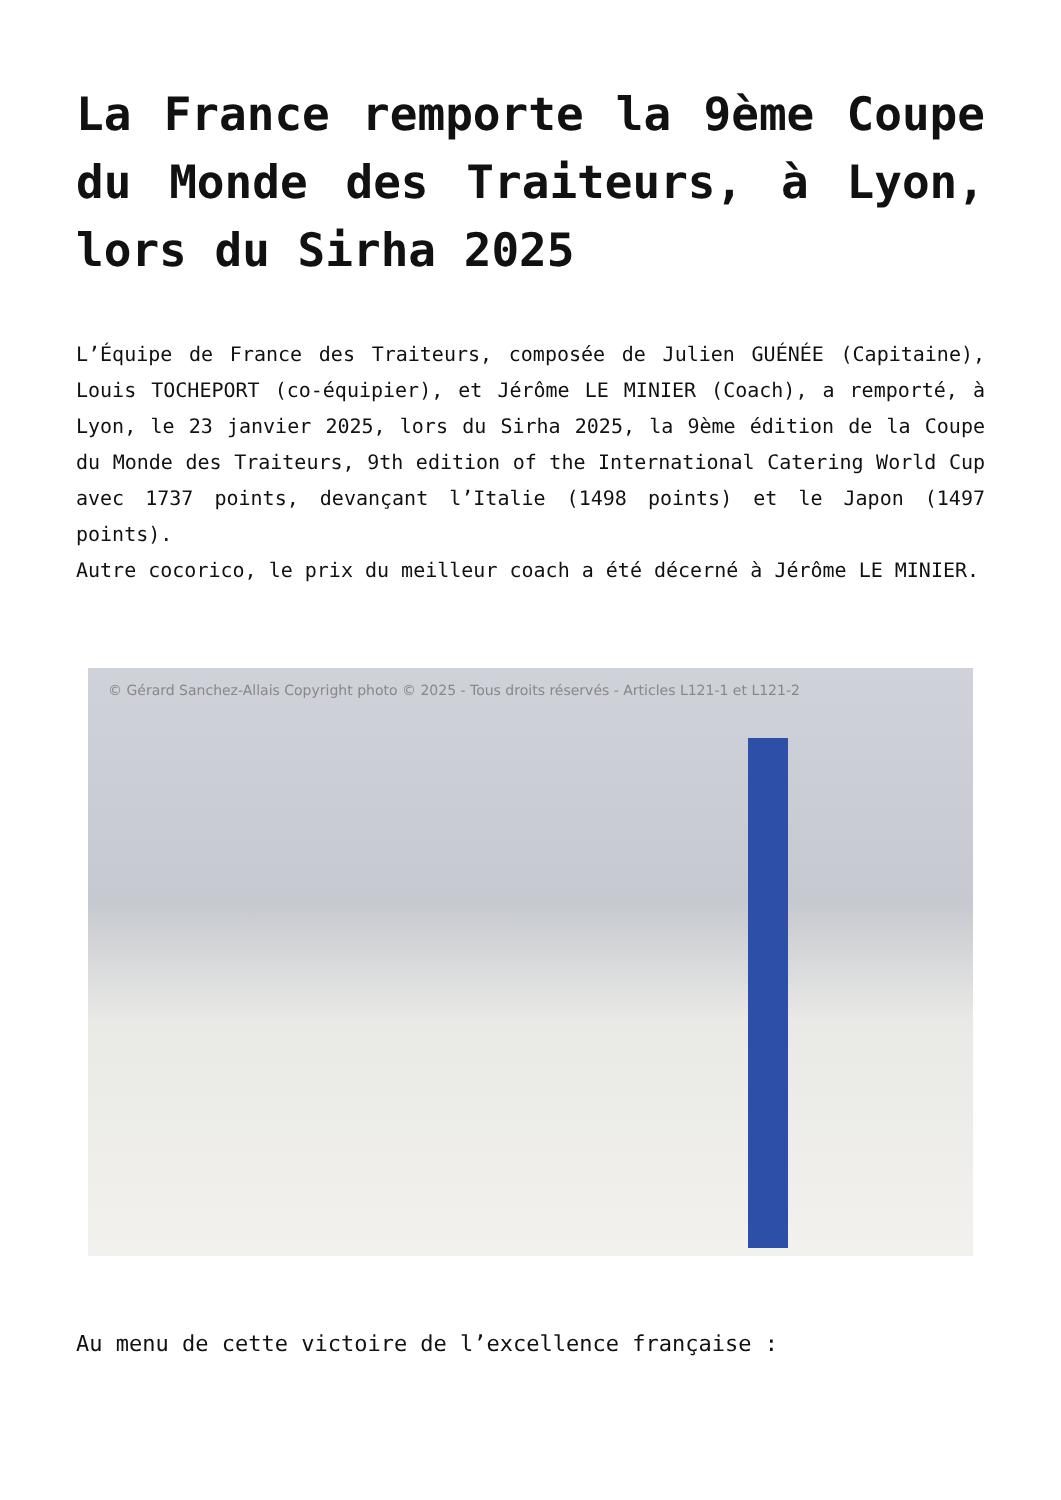La France remporte la 9ème Coupe du Monde des Traiteurs, à Lyon, lors du Sirha 2025
L’Équipe de France des Traiteurs, composée de Julien GUÉNÉE (Capitaine), Louis TOCHEPORT (co-équipier), et Jérôme LE MINIER (Coach), a remporté, à Lyon, le 23 janvier 2025, lors du Sirha 2025, la 9ème édition de la Coupe du Monde des Traiteurs, 9th edition of the International Catering World Cup avec 1737 points, devançant l’Italie (1498 points) et le Japon (1497 points).
Autre cocorico, le prix du meilleur coach a été décerné à Jérôme LE MINIER.
© Gérard Sanchez-Allais Copyright photo © 2025 - Tous droits réservés - Articles L121-1 et L121-2
Au menu de cette victoire de l’excellence française :